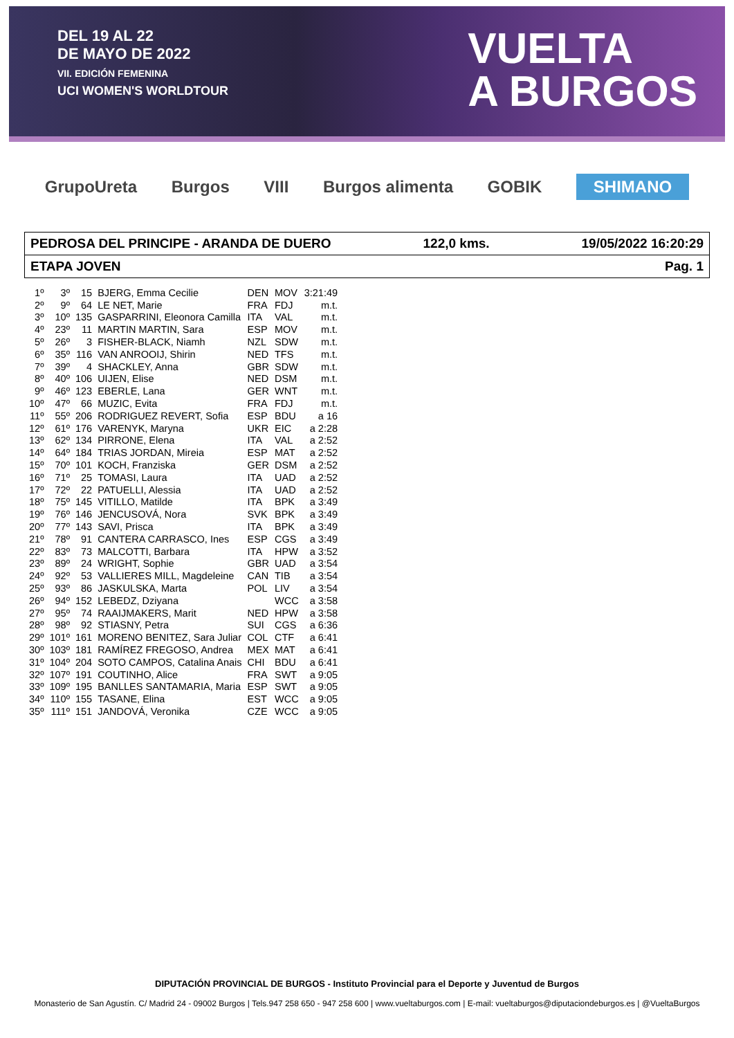DEL 19 AL 22
DE MAYO DE 2022
VII. EDICIÓN FEMENINA
UCI WOMEN'S WORLDTOUR
VUELTA
A BURGOS
GrupoUreta Burgos VIII Burgos alimenta GOBIK SHIMANO
PEDROSA DEL PRINCIPE - ARANDA DE DUERO 122,0 kms. 19/05/2022 16:20:29
ETAPA JOVEN Pag. 1
| 1º | 3º | 15 | BJERG, Emma Cecilie | DEN | MOV | 3:21:49 |
| 2º | 9º | 64 | LE NET, Marie | FRA | FDJ | m.t. |
| 3º | 10º | 135 | GASPARRINI, Eleonora Camilla | ITA | VAL | m.t. |
| 4º | 23º | 11 | MARTIN MARTIN, Sara | ESP | MOV | m.t. |
| 5º | 26º | 3 | FISHER-BLACK, Niamh | NZL | SDW | m.t. |
| 6º | 35º | 116 | VAN ANROOIJ, Shirin | NED | TFS | m.t. |
| 7º | 39º | 4 | SHACKLEY, Anna | GBR | SDW | m.t. |
| 8º | 40º | 106 | UIJEN, Elise | NED | DSM | m.t. |
| 9º | 46º | 123 | EBERLE, Lana | GER | WNT | m.t. |
| 10º | 47º | 66 | MUZIC, Evita | FRA | FDJ | m.t. |
| 11º | 55º | 206 | RODRIGUEZ REVERT, Sofia | ESP | BDU | a 16 |
| 12º | 61º | 176 | VARENYK, Maryna | UKR | EIC | a 2:28 |
| 13º | 62º | 134 | PIRRONE, Elena | ITA | VAL | a 2:52 |
| 14º | 64º | 184 | TRIAS JORDAN, Mireia | ESP | MAT | a 2:52 |
| 15º | 70º | 101 | KOCH, Franziska | GER | DSM | a 2:52 |
| 16º | 71º | 25 | TOMASI, Laura | ITA | UAD | a 2:52 |
| 17º | 72º | 22 | PATUELLI, Alessia | ITA | UAD | a 2:52 |
| 18º | 75º | 145 | VITILLO, Matilde | ITA | BPK | a 3:49 |
| 19º | 76º | 146 | JENCUSOVÁ, Nora | SVK | BPK | a 3:49 |
| 20º | 77º | 143 | SAVI, Prisca | ITA | BPK | a 3:49 |
| 21º | 78º | 91 | CANTERA CARRASCO, Ines | ESP | CGS | a 3:49 |
| 22º | 83º | 73 | MALCOTTI, Barbara | ITA | HPW | a 3:52 |
| 23º | 89º | 24 | WRIGHT, Sophie | GBR | UAD | a 3:54 |
| 24º | 92º | 53 | VALLIERES MILL, Magdeleine | CAN | TIB | a 3:54 |
| 25º | 93º | 86 | JASKULSKA, Marta | POL | LIV | a 3:54 |
| 26º | 94º | 152 | LEBEDZ, Dziyana | | WCC | a 3:58 |
| 27º | 95º | 74 | RAAIJMAKERS, Marit | NED | HPW | a 3:58 |
| 28º | 98º | 92 | STIASNY, Petra | SUI | CGS | a 6:36 |
| 29º | 101º | 161 | MORENO BENITEZ, Sara Juliar | COL | CTF | a 6:41 |
| 30º | 103º | 181 | RAMÍREZ FREGOSO, Andrea | MEX | MAT | a 6:41 |
| 31º | 104º | 204 | SOTO CAMPOS, Catalina Anais | CHI | BDU | a 6:41 |
| 32º | 107º | 191 | COUTINHO, Alice | FRA | SWT | a 9:05 |
| 33º | 109º | 195 | BANLLES SANTAMARIA, Maria | ESP | SWT | a 9:05 |
| 34º | 110º | 155 | TASANE, Elina | EST | WCC | a 9:05 |
| 35º | 111º | 151 | JANDOVÁ, Veronika | CZE | WCC | a 9:05 |
DIPUTACIÓN PROVINCIAL DE BURGOS - Instituto Provincial para el Deporte y Juventud de Burgos
Monasterio de San Agustín. C/ Madrid 24 - 09002 Burgos | Tels.947 258 650 - 947 258 600 | www.vueltaburgos.com | E-mail: vueltaburgos@diputaciondeburgos.es | @VueltaBurgos